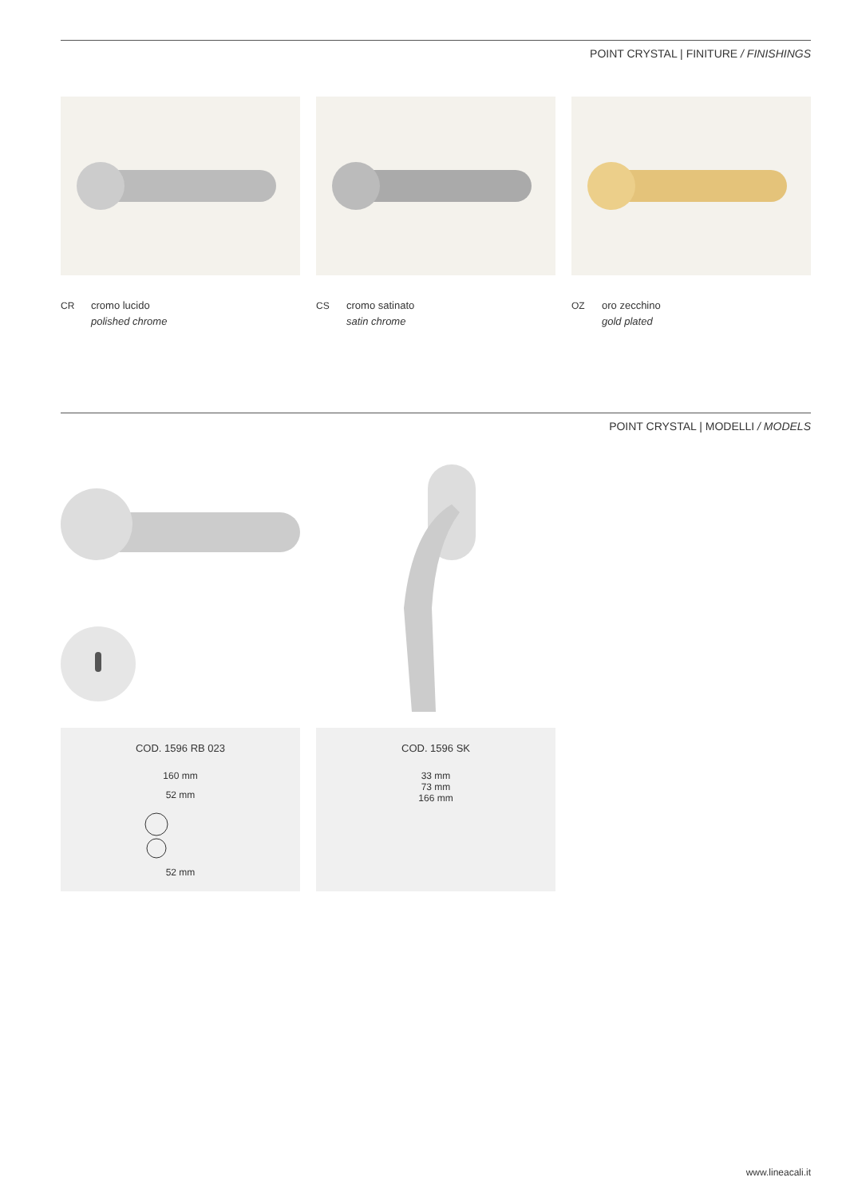POINT CRYSTAL | FINITURE / FINISHINGS
CR cromo lucido
polished chrome
CS cromo satinato
satin chrome
OZ oro zecchino
gold plated
POINT CRYSTAL | MODELLI / MODELS
COD. 1596 RB 023
160 mm
52 mm
52 mm
COD. 1596 SK
33 mm
73 mm
166 mm
www.lineacali.it